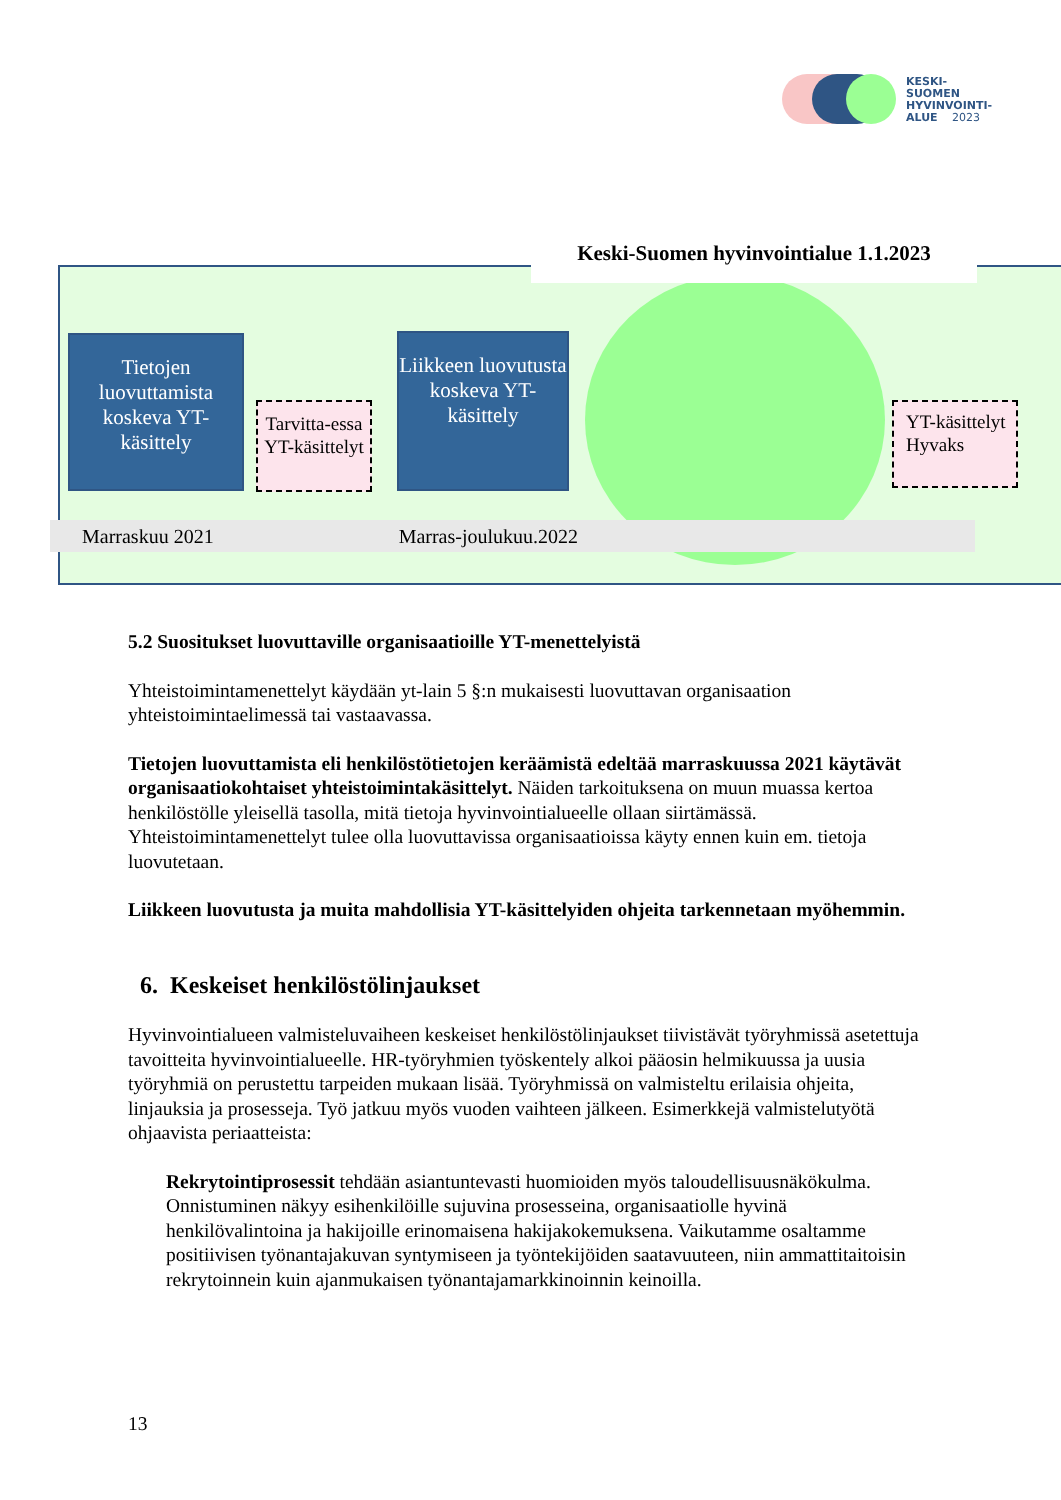KESKI-
SUOMEN
HYVINVOINTI-
ALUE 2023
Keski-Suomen hyvinvointialue 1.1.2023
Tietojen luovuttamista koskeva YT-käsittely
Tarvitta-essa YT-käsittelyt
Liikkeen luovutusta koskeva YT-käsittely
YT-käsittelyt Hyvaks
Marraskuu 2021 Marras-joulukuu.2022
5.2 Suositukset luovuttaville organisaatioille YT-menettelyistä
Yhteistoimintamenettelyt käydään yt-lain 5 §:n mukaisesti luovuttavan organisaation yhteistoimintaelimessä tai vastaavassa.
Tietojen luovuttamista eli henkilöstötietojen keräämistä edeltää marraskuussa 2021 käytävät organisaatiokohtaiset yhteistoimintakäsittelyt. Näiden tarkoituksena on muun muassa kertoa henkilöstölle yleisellä tasolla, mitä tietoja hyvinvointialueelle ollaan siirtämässä. Yhteistoimintamenettelyt tulee olla luovuttavissa organisaatioissa käyty ennen kuin em. tietoja luovutetaan.
Liikkeen luovutusta ja muita mahdollisia YT-käsittelyiden ohjeita tarkennetaan myöhemmin.
6. Keskeiset henkilöstölinjaukset
Hyvinvointialueen valmisteluvaiheen keskeiset henkilöstölinjaukset tiivistävät työryhmissä asetettuja tavoitteita hyvinvointialueelle. HR-työryhmien työskentely alkoi pääosin helmikuussa ja uusia työryhmiä on perustettu tarpeiden mukaan lisää. Työryhmissä on valmisteltu erilaisia ohjeita, linjauksia ja prosesseja. Työ jatkuu myös vuoden vaihteen jälkeen. Esimerkkejä valmistelutyötä ohjaavista periaatteista:
Rekrytointiprosessit tehdään asiantuntevasti huomioiden myös taloudellisuusnäkökulma. Onnistuminen näkyy esihenkilöille sujuvina prosesseina, organisaatiolle hyvinä henkilövalintoina ja hakijoille erinomaisena hakijakokemuksena. Vaikutamme osaltamme positiivisen työnantajakuvan syntymiseen ja työntekijöiden saatavuuteen, niin ammattitaitoisin rekrytoinnein kuin ajanmukaisen työnantajamarkkinoinnin keinoilla.
13